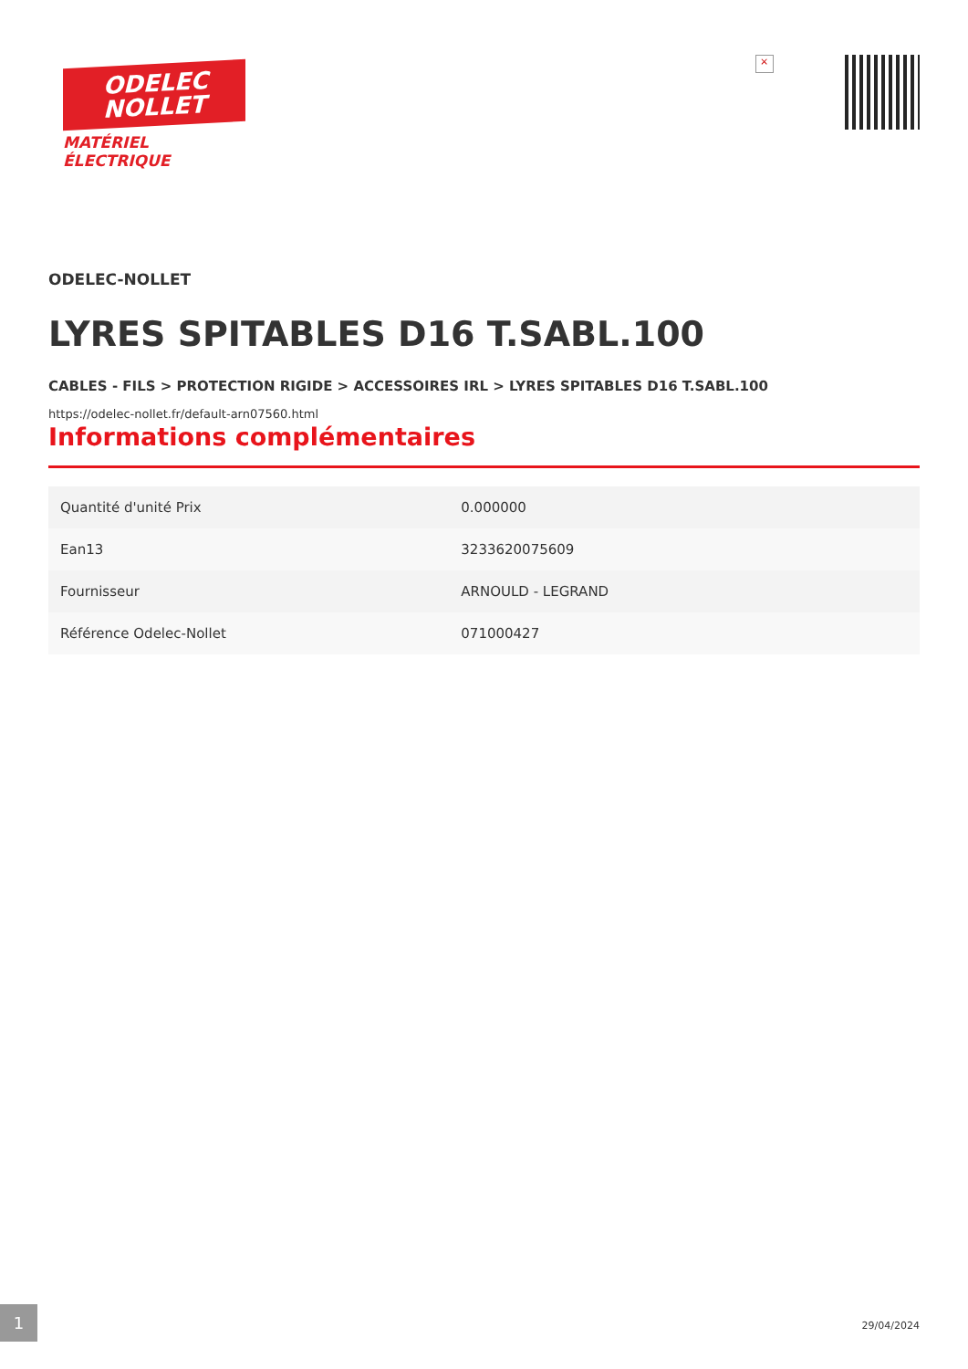ODELEC
NOLLET
MATÉRIEL
ÉLECTRIQUE
×
ODELEC-NOLLET
LYRES SPITABLES D16 T.SABL.100
CABLES - FILS > PROTECTION RIGIDE > ACCESSOIRES IRL > LYRES SPITABLES D16 T.SABL.100
https://odelec-nollet.fr/default-arn07560.html
Informations complémentaires
| Quantité d'unité Prix | 0.000000 |
| Ean13 | 3233620075609 |
| Fournisseur | ARNOULD - LEGRAND |
| Référence Odelec-Nollet | 071000427 |
1
29/04/2024